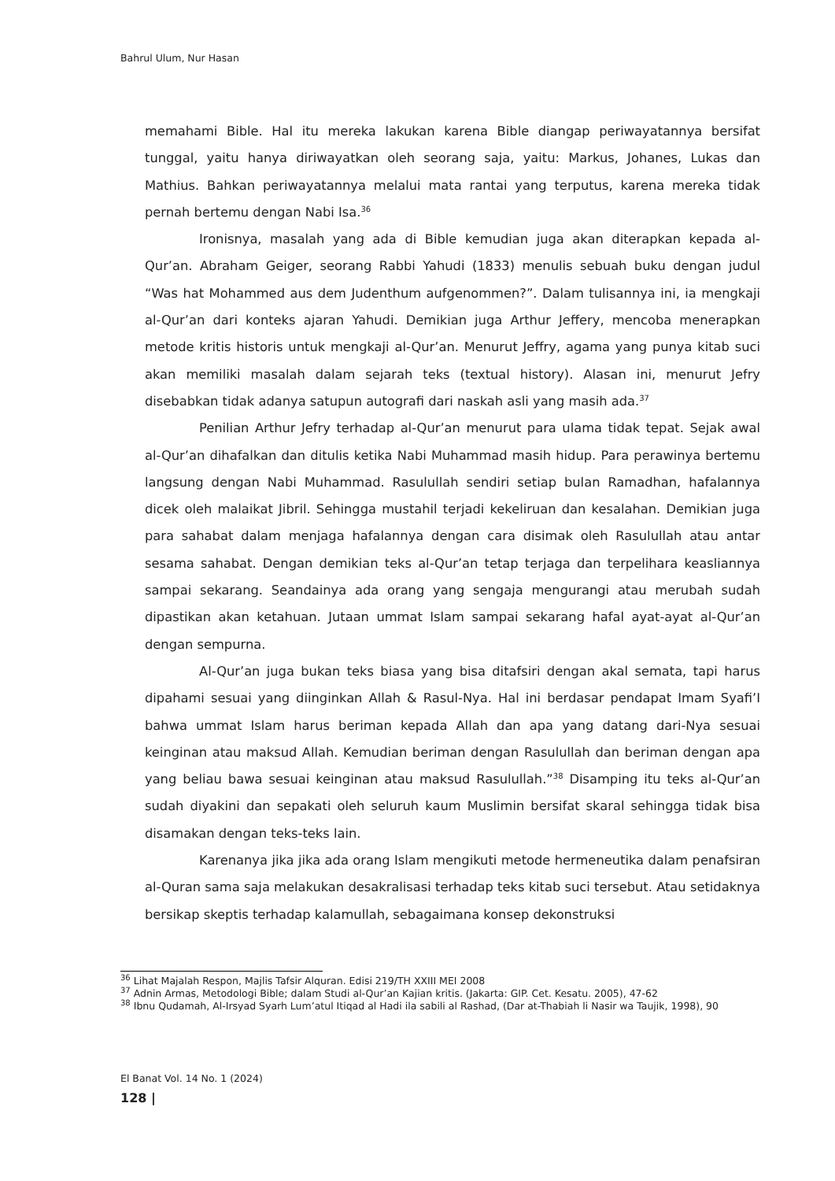Bahrul Ulum, Nur Hasan
memahami Bible. Hal itu mereka lakukan karena Bible diangap periwayatannya bersifat tunggal, yaitu hanya diriwayatkan oleh seorang saja, yaitu: Markus, Johanes, Lukas dan Mathius. Bahkan periwayatannya melalui mata rantai yang terputus, karena mereka tidak pernah bertemu dengan Nabi Isa.<sup>36</sup>
Ironisnya, masalah yang ada di Bible kemudian juga akan diterapkan kepada al-Qur’an. Abraham Geiger, seorang Rabbi Yahudi (1833) menulis sebuah buku dengan judul “Was hat Mohammed aus dem Judenthum aufgenommen?”. Dalam tulisannya ini, ia mengkaji al-Qur’an dari konteks ajaran Yahudi. Demikian juga Arthur Jeffery, mencoba menerapkan metode kritis historis untuk mengkaji al-Qur’an. Menurut Jeffry, agama yang punya kitab suci akan memiliki masalah dalam sejarah teks (textual history). Alasan ini, menurut Jefry disebabkan tidak adanya satupun autografi dari naskah asli yang masih ada.<sup>37</sup>
Penilian Arthur Jefry terhadap al-Qur’an menurut para ulama tidak tepat. Sejak awal al-Qur’an dihafalkan dan ditulis ketika Nabi Muhammad masih hidup. Para perawinya bertemu langsung dengan Nabi Muhammad. Rasulullah sendiri setiap bulan Ramadhan, hafalannya dicek oleh malaikat Jibril. Sehingga mustahil terjadi kekeliruan dan kesalahan. Demikian juga para sahabat dalam menjaga hafalannya dengan cara disimak oleh Rasulullah atau antar sesama sahabat. Dengan demikian teks al-Qur’an tetap terjaga dan terpelihara keasliannya sampai sekarang. Seandainya ada orang yang sengaja mengurangi atau merubah sudah dipastikan akan ketahuan. Jutaan ummat Islam sampai sekarang hafal ayat-ayat al-Qur’an dengan sempurna.
Al-Qur’an juga bukan teks biasa yang bisa ditafsiri dengan akal semata, tapi harus dipahami sesuai yang diinginkan Allah & Rasul-Nya. Hal ini berdasar pendapat Imam Syafi’I bahwa ummat Islam harus beriman kepada Allah dan apa yang datang dari-Nya sesuai keinginan atau maksud Allah. Kemudian beriman dengan Rasulullah dan beriman dengan apa yang beliau bawa sesuai keinginan atau maksud Rasulullah.”<sup>38</sup> Disamping itu teks al-Qur’an sudah diyakini dan sepakati oleh seluruh kaum Muslimin bersifat skaral sehingga tidak bisa disamakan dengan teks-teks lain.
Karenanya jika jika ada orang Islam mengikuti metode hermeneutika dalam penafsiran al-Quran sama saja melakukan desakralisasi terhadap teks kitab suci tersebut. Atau setidaknya bersikap skeptis terhadap kalamullah, sebagaimana konsep dekonstruksi
<sup>36</sup> Lihat Majalah Respon, Majlis Tafsir Alquran. Edisi 219/TH XXIII MEI 2008
<sup>37</sup> Adnin Armas, Metodologi Bible; dalam Studi al-Qur’an Kajian kritis. (Jakarta: GIP. Cet. Kesatu. 2005), 47-62
<sup>38</sup> Ibnu Qudamah, Al-Irsyad Syarh Lum’atul Itiqad al Hadi ila sabili al Rashad, (Dar at-Thabiah li Nasir wa Taujik, 1998), 90
El Banat Vol. 14 No. 1 (2024)
128 |